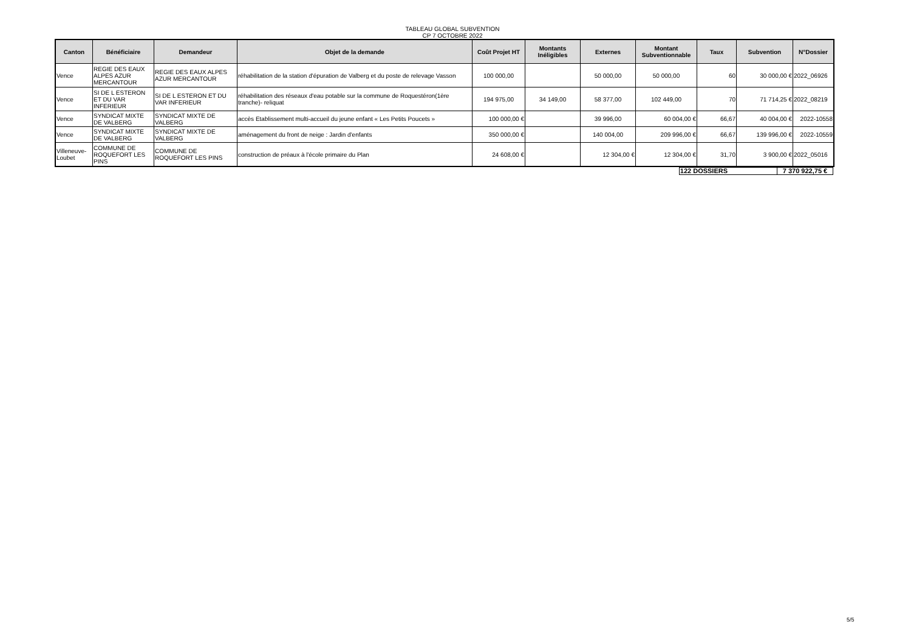TABLEAU GLOBAL SUBVENTION
CP 7 OCTOBRE 2022
| Canton | Bénéficiaire | Demandeur | Objet de la demande | Coût Projet HT | Montants Inéligibles | Externes | Montant Subventionnable | Taux | Subvention | N°Dossier |
| --- | --- | --- | --- | --- | --- | --- | --- | --- | --- | --- |
| Vence | REGIE DES EAUX ALPES AZUR MERCANTOUR | REGIE DES EAUX ALPES AZUR MERCANTOUR | réhabilitation de la station d'épuration de Valberg et du poste de relevage Vasson | 100 000,00 | | 50 000,00 | 50 000,00 | 60 | 30 000,00 € | 2022_06926 |
| Vence | SI DE L ESTERON ET DU VAR INFERIEUR | SI DE L ESTERON ET DU VAR INFERIEUR | réhabilitation des réseaux d'eau potable sur la commune de Roquestéron(1ère tranche)- reliquat | 194 975,00 | 34 149,00 | 58 377,00 | 102 449,00 | 70 | 71 714,25 € | 2022_08219 |
| Vence | SYNDICAT MIXTE DE VALBERG | SYNDICAT MIXTE DE VALBERG | accès Etablissement multi-accueil du jeune enfant « Les Petits Poucets » | 100 000,00 € | | 39 996,00 | 60 004,00 € | 66,67 | 40 004,00 € | 2022-10558 |
| Vence | SYNDICAT MIXTE DE VALBERG | SYNDICAT MIXTE DE VALBERG | aménagement du front de neige : Jardin d'enfants | 350 000,00 € | | 140 004,00 | 209 996,00 € | 66,67 | 139 996,00 € | 2022-10559 |
| Villeneuve-Loubet | COMMUNE DE ROQUEFORT LES PINS | COMMUNE DE ROQUEFORT LES PINS | construction de préaux à l'école primaire du Plan | 24 608,00 € | | 12 304,00 € | 12 304,00 € | 31,70 | 3 900,00 € | 2022_05016 |
| | 122 DOSSIERS | 7 370 922,75 € | |
5/5